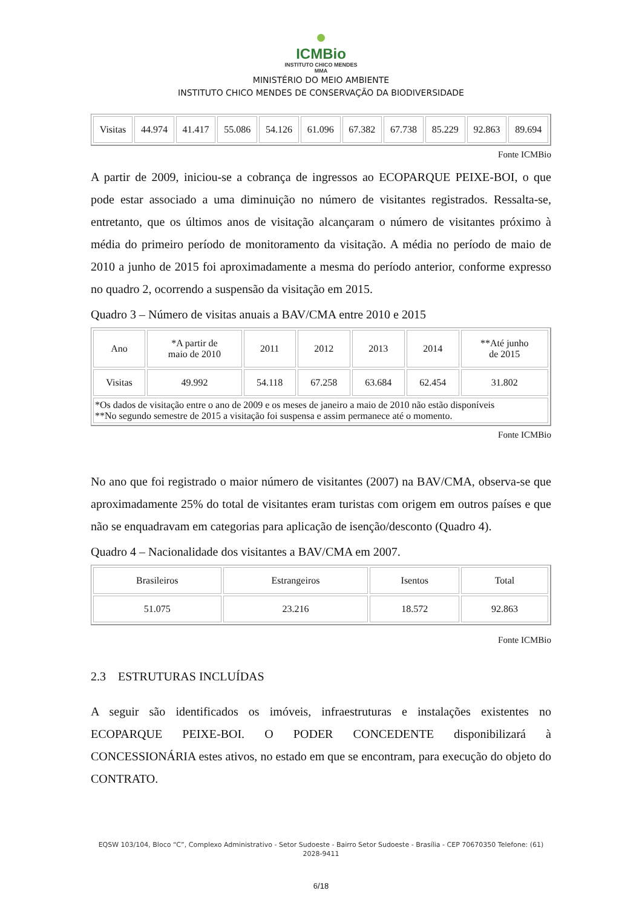●
ICMBio
INSTITUTO CHICO MENDES
MMA
MINISTÉRIO DO MEIO AMBIENTE
INSTITUTO CHICO MENDES DE CONSERVAÇÃO DA BIODIVERSIDADE
| Visitas | 44.974 | 41.417 | 55.086 | 54.126 | 61.096 | 67.382 | 67.738 | 85.229 | 92.863 | 89.694 |
Fonte ICMBio
A partir de 2009, iniciou-se a cobrança de ingressos ao ECOPARQUE PEIXE-BOI, o que pode estar associado a uma diminuição no número de visitantes registrados. Ressalta-se, entretanto, que os últimos anos de visitação alcançaram o número de visitantes próximo à média do primeiro período de monitoramento da visitação. A média no período de maio de 2010 a junho de 2015 foi aproximadamente a mesma do período anterior, conforme expresso no quadro 2, ocorrendo a suspensão da visitação em 2015.
Quadro 3 – Número de visitas anuais a BAV/CMA entre 2010 e 2015
| Ano | *A partir de maio de 2010 | 2011 | 2012 | 2013 | 2014 | **Até junho de 2015 |
| Visitas | 49.992 | 54.118 | 67.258 | 63.684 | 62.454 | 31.802 |
| *Os dados de visitação entre o ano de 2009 e os meses de janeiro a maio de 2010 não estão disponíveis **No segundo semestre de 2015 a visitação foi suspensa e assim permanece até o momento. | | | | | | |
Fonte ICMBio
No ano que foi registrado o maior número de visitantes (2007) na BAV/CMA, observa-se que aproximadamente 25% do total de visitantes eram turistas com origem em outros países e que não se enquadravam em categorias para aplicação de isenção/desconto (Quadro 4).
Quadro 4 – Nacionalidade dos visitantes a BAV/CMA em 2007.
| Brasileiros | Estrangeiros | Isentos | Total |
| 51.075 | 23.216 | 18.572 | 92.863 |
Fonte ICMBio
2.3 ESTRUTURAS INCLUÍDAS
A seguir são identificados os imóveis, infraestruturas e instalações existentes no ECOPARQUE PEIXE-BOI. O PODER CONCEDENTE disponibilizará à CONCESSIONÁRIA estes ativos, no estado em que se encontram, para execução do objeto do CONTRATO.
EQSW 103/104, Bloco “C”, Complexo Administrativo - Setor Sudoeste - Bairro Setor Sudoeste - Brasília - CEP 70670350 Telefone: (61) 2028-9411
6/18